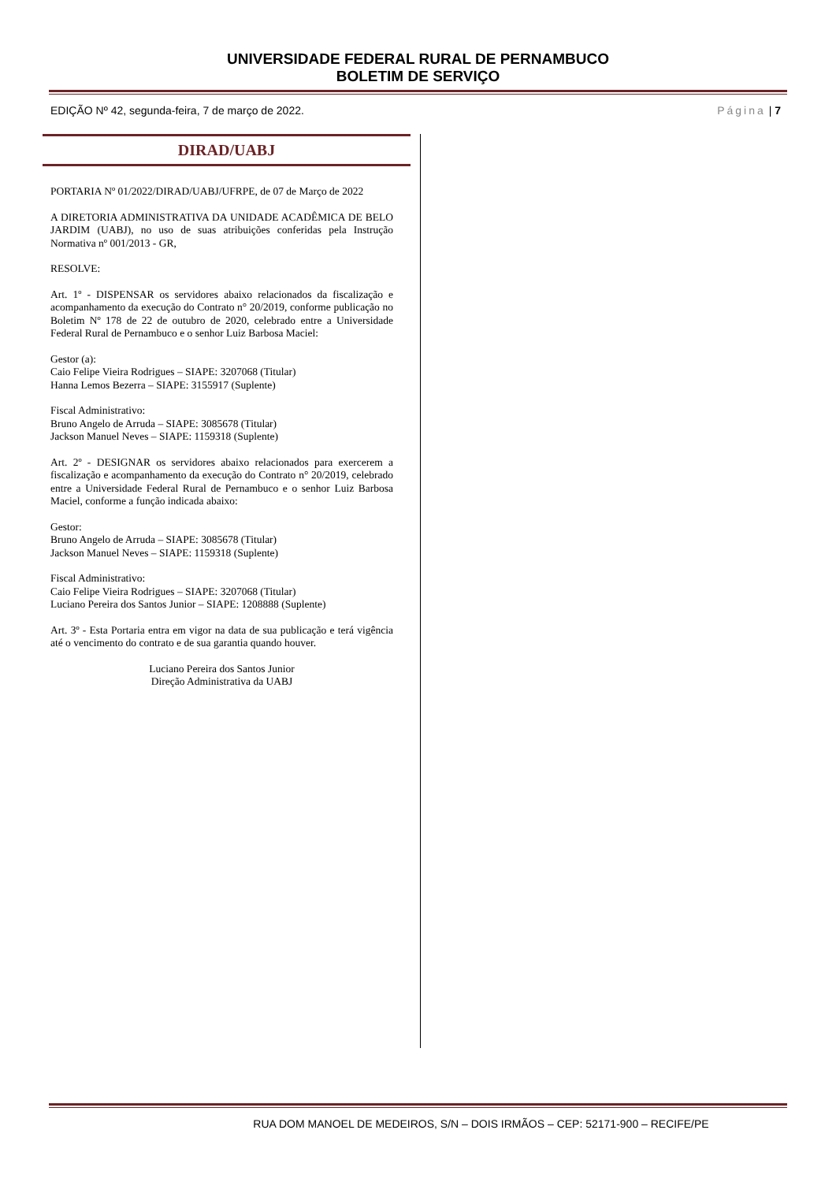UNIVERSIDADE FEDERAL RURAL DE PERNAMBUCO
BOLETIM DE SERVIÇO
EDIÇÃO Nº 42, segunda-feira, 7 de março de 2022. Página | 7
DIRAD/UABJ
PORTARIA Nº 01/2022/DIRAD/UABJ/UFRPE, de 07 de Março de 2022
A DIRETORIA ADMINISTRATIVA DA UNIDADE ACADÊMICA DE BELO JARDIM (UABJ), no uso de suas atribuições conferidas pela Instrução Normativa nº 001/2013 - GR,
RESOLVE:
Art. 1º - DISPENSAR os servidores abaixo relacionados da fiscalização e acompanhamento da execução do Contrato n° 20/2019, conforme publicação no Boletim Nº 178 de 22 de outubro de 2020, celebrado entre a Universidade Federal Rural de Pernambuco e o senhor Luiz Barbosa Maciel:
Gestor (a):
Caio Felipe Vieira Rodrigues – SIAPE: 3207068 (Titular)
Hanna Lemos Bezerra – SIAPE: 3155917 (Suplente)
Fiscal Administrativo:
Bruno Angelo de Arruda – SIAPE: 3085678 (Titular)
Jackson Manuel Neves – SIAPE: 1159318 (Suplente)
Art. 2º - DESIGNAR os servidores abaixo relacionados para exercerem a fiscalização e acompanhamento da execução do Contrato n° 20/2019, celebrado entre a Universidade Federal Rural de Pernambuco e o senhor Luiz Barbosa Maciel, conforme a função indicada abaixo:
Gestor:
Bruno Angelo de Arruda – SIAPE: 3085678 (Titular)
Jackson Manuel Neves – SIAPE: 1159318 (Suplente)
Fiscal Administrativo:
Caio Felipe Vieira Rodrigues – SIAPE: 3207068 (Titular)
Luciano Pereira dos Santos Junior – SIAPE: 1208888 (Suplente)
Art. 3º - Esta Portaria entra em vigor na data de sua publicação e terá vigência até o vencimento do contrato e de sua garantia quando houver.
Luciano Pereira dos Santos Junior
Direção Administrativa da UABJ
RUA DOM MANOEL DE MEDEIROS, S/N – DOIS IRMÃOS – CEP: 52171-900 – RECIFE/PE